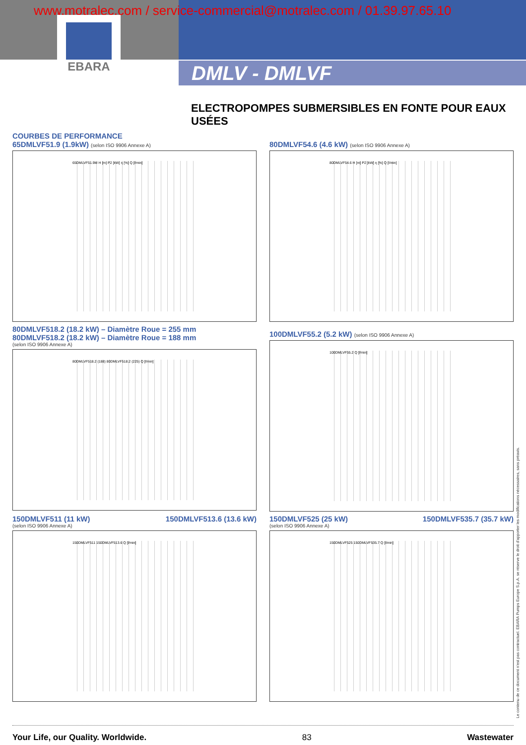www.motralec.com / service-commercial@motralec.com / 01.39.97.65.10
EBARA
DMLV - DMLVF
ELECTROPOMPES SUBMERSIBLES EN FONTE POUR EAUX USÉES
COURBES DE PERFORMANCE
65DMLVF51.9 (1.9kW) (selon ISO 9906 Annexe A)
65DMLVF51.9M H [m] P2 [kW] η [%] Q [l/min]
80DMLVF54.6 (4.6 kW) (selon ISO 9906 Annexe A)
80DMLVF54.6 H [m] P2 [kW] η [%] Q [l/min]
80DMLVF518.2 (18.2 kW) – Diamètre Roue = 255 mm
80DMLVF518.2 (18.2 kW) – Diamètre Roue = 188 mm
(selon ISO 9906 Annexe A)
80DMLVF518.2 (188) 80DMLVF518.2 (225) Q [l/min]
100DMLVF55.2 (5.2 kW) (selon ISO 9906 Annexe A)
100DMLVF55.2 Q [l/min]
150DMLVF511 (11 kW) 150DMLVF513.6 (13.6 kW)
(selon ISO 9906 Annexe A)
150DMLVF511 150DMLVF513.6 Q [l/min]
150DMLVF525 (25 kW) 150DMLVF535.7 (35.7 kW)
(selon ISO 9906 Annexe A)
150DMLVF525 150DMLVF535.7 Q [l/min]
Le contenu de ce document n'est pas contractuel. EBARA Pumps Europe S.p.A. se réserve le droit d'apporter les modifications nécessaires, sans préavis.
Your Life, our Quality. Worldwide. 83 Wastewater